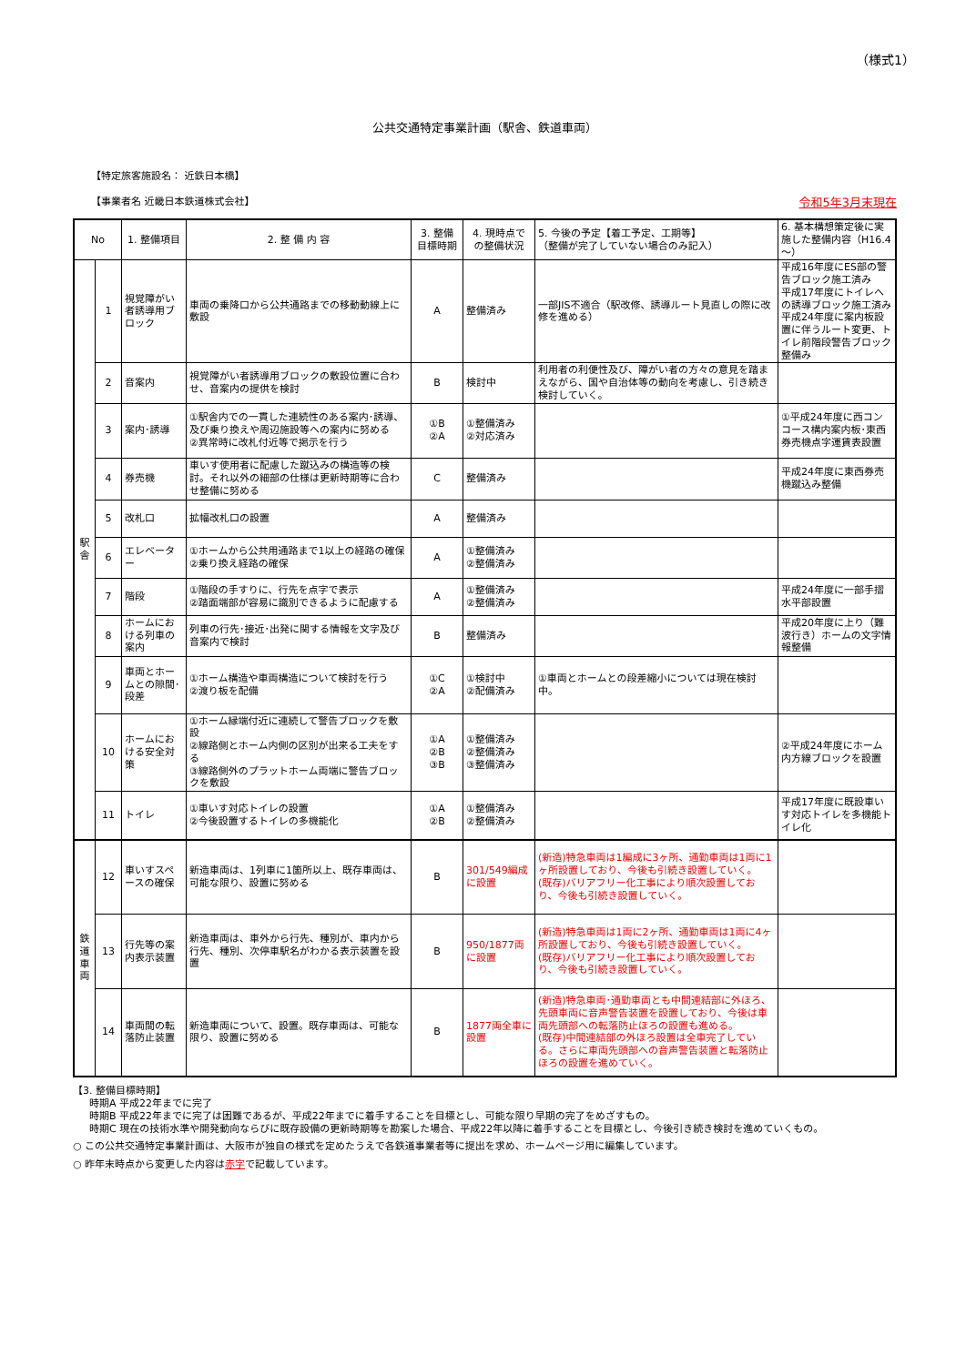（様式1）
公共交通特定事業計画（駅舎、鉄道車両）
【特定旅客施設名： 近鉄日本橋】
【事業者名 近畿日本鉄道株式会社】 令和5年3月末現在
| No | | 1. 整備項目 | 2. 整 備 内 容 | 3. 整備 目標時期 | 4. 現時点で の整備状況 | 5. 今後の予定【着工予定、工期等】 （整備が完了していない場合のみ記入） | 6. 基本構想策定後に実施した整備内容（H16.4～） |
| --- | --- | --- | --- | --- | --- | --- | --- |
| 駅 舎 | 1 | 視覚障がい者誘導用ブロック | 車両の乗降口から公共通路までの移動動線上に敷設 | A | 整備済み | 一部JIS不適合（駅改修、誘導ルート見直しの際に改修を進める） | 平成16年度にES部の警告ブロック施工済み 平成17年度にトイレへの誘導ブロック施工済み 平成24年度に案内板設置に伴うルート変更、トイレ前階段警告ブロック整備み |
| | 2 | 音案内 | 視覚障がい者誘導用ブロックの敷設位置に合わせ、音案内の提供を検討 | B | 検討中 | 利用者の利便性及び、障がい者の方々の意見を踏まえながら、国や自治体等の動向を考慮し、引き続き検討していく。 | |
| | 3 | 案内･誘導 | ①駅舎内での一貫した連続性のある案内･誘導、及び乗り換えや周辺施設等への案内に努める ②異常時に改札付近等で掲示を行う | ①B ②A | ①整備済み ②対応済み | | ①平成24年度に西コンコース構内案内板･東西券売機点字運賃表設置 |
| | 4 | 券売機 | 車いす使用者に配慮した蹴込みの構造等の検討。それ以外の細部の仕様は更新時期等に合わせ整備に努める | C | 整備済み | | 平成24年度に東西券売機蹴込み整備 |
| | 5 | 改札口 | 拡幅改札口の設置 | A | 整備済み | | |
| | 6 | エレベーター | ①ホームから公共用通路まで1以上の経路の確保 ②乗り換え経路の確保 | A | ①整備済み ②整備済み | | |
| | 7 | 階段 | ①階段の手すりに、行先を点字で表示 ②踏面端部が容易に識別できるように配慮する | A | ①整備済み ②整備済み | | 平成24年度に一部手摺水平部設置 |
| | 8 | ホームにおける列車の案内 | 列車の行先･接近･出発に関する情報を文字及び音案内で検討 | B | 整備済み | | 平成20年度に上り（難波行き）ホームの文字情報整備 |
| | 9 | 車両とホームとの隙間･段差 | ①ホーム構造や車両構造について検討を行う ②渡り板を配備 | ①C ②A | ①検討中 ②配備済み | ①車両とホームとの段差縮小については現在検討中。 | |
| | 10 | ホームにおける安全対策 | ①ホーム縁端付近に連続して警告ブロックを敷設 ②線路側とホーム内側の区別が出来る工夫をする ③線路側外のプラットホーム両端に警告ブロックを敷設 | ①A ②B ③B | ①整備済み ②整備済み ③整備済み | | ②平成24年度にホーム内方線ブロックを設置 |
| | 11 | トイレ | ①車いす対応トイレの設置 ②今後設置するトイレの多機能化 | ①A ②B | ①整備済み ②整備済み | | 平成17年度に既設車いす対応トイレを多機能トイレ化 |
| 鉄 道 車 両 | 12 | 車いすスペースの確保 | 新造車両は、1列車に1箇所以上、既存車両は、可能な限り、設置に努める | B | 301/549編成に設置 | (新造)特急車両は1編成に3ヶ所、通勤車両は1両に1ヶ所設置しており、今後も引続き設置していく。 (既存)バリアフリー化工事により順次設置しており、今後も引続き設置していく。 | |
| | 13 | 行先等の案内表示装置 | 新造車両は、車外から行先、種別が、車内から行先、種別、次停車駅名がわかる表示装置を設置 | B | 950/1877両に設置 | (新造)特急車両は1両に2ヶ所、通勤車両は1両に4ヶ所設置しており、今後も引続き設置していく。 (既存)バリアフリー化工事により順次設置しており、今後も引続き設置していく。 | |
| | 14 | 車両間の転落防止装置 | 新造車両について、設置。既存車両は、可能な限り、設置に努める | B | 1877両全車に設置 | (新造)特急車両･通勤車両とも中間連結部に外ほろ、先頭車両に音声警告装置を設置しており、今後は車両先頭部への転落防止ほろの設置も進める。 (既存)中間連結部の外ほろ設置は全車完了している。さらに車両先頭部への音声警告装置と転落防止ほろの設置を進めていく。 | |
【3. 整備目標時期】
時期A 平成22年までに完了
時期B 平成22年までに完了は困難であるが、平成22年までに着手することを目標とし、可能な限り早期の完了をめざすもの。
時期C 現在の技術水準や開発動向ならびに既存設備の更新時期等を勘案した場合、平成22年以降に着手することを目標とし、今後引き続き検討を進めていくもの。
○ この公共交通特定事業計画は、大阪市が独自の様式を定めたうえで各鉄道事業者等に提出を求め、ホームページ用に編集しています。
○ 昨年末時点から変更した内容は赤字で記載しています。